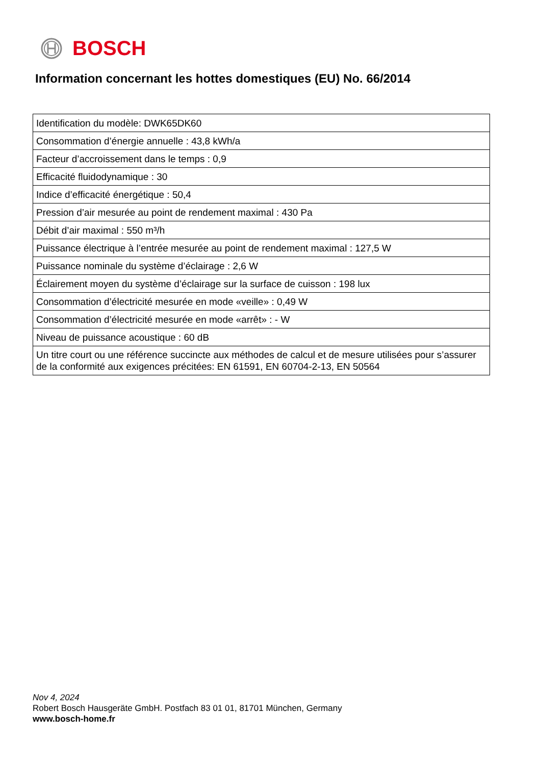BOSCH
Information concernant les hottes domestiques (EU) No. 66/2014
| Identification du modèle: DWK65DK60 |
| Consommation d’énergie annuelle : 43,8 kWh/a |
| Facteur d’accroissement dans le temps : 0,9 |
| Efficacité fluidodynamique : 30 |
| Indice d’efficacité énergétique : 50,4 |
| Pression d’air mesurée au point de rendement maximal : 430 Pa |
| Débit d’air maximal : 550 m³/h |
| Puissance électrique à l’entrée mesurée au point de rendement maximal : 127,5 W |
| Puissance nominale du système d’éclairage : 2,6 W |
| Éclairement moyen du système d’éclairage sur la surface de cuisson : 198 lux |
| Consommation d’électricité mesurée en mode «veille» : 0,49 W |
| Consommation d’électricité mesurée en mode «arrêt» : - W |
| Niveau de puissance acoustique : 60 dB |
| Un titre court ou une référence succincte aux méthodes de calcul et de mesure utilisées pour s’assurer de la conformité aux exigences précitées: EN 61591, EN 60704-2-13, EN 50564 |
Nov 4, 2024
Robert Bosch Hausgeräte GmbH. Postfach 83 01 01, 81701 München, Germany
www.bosch-home.fr